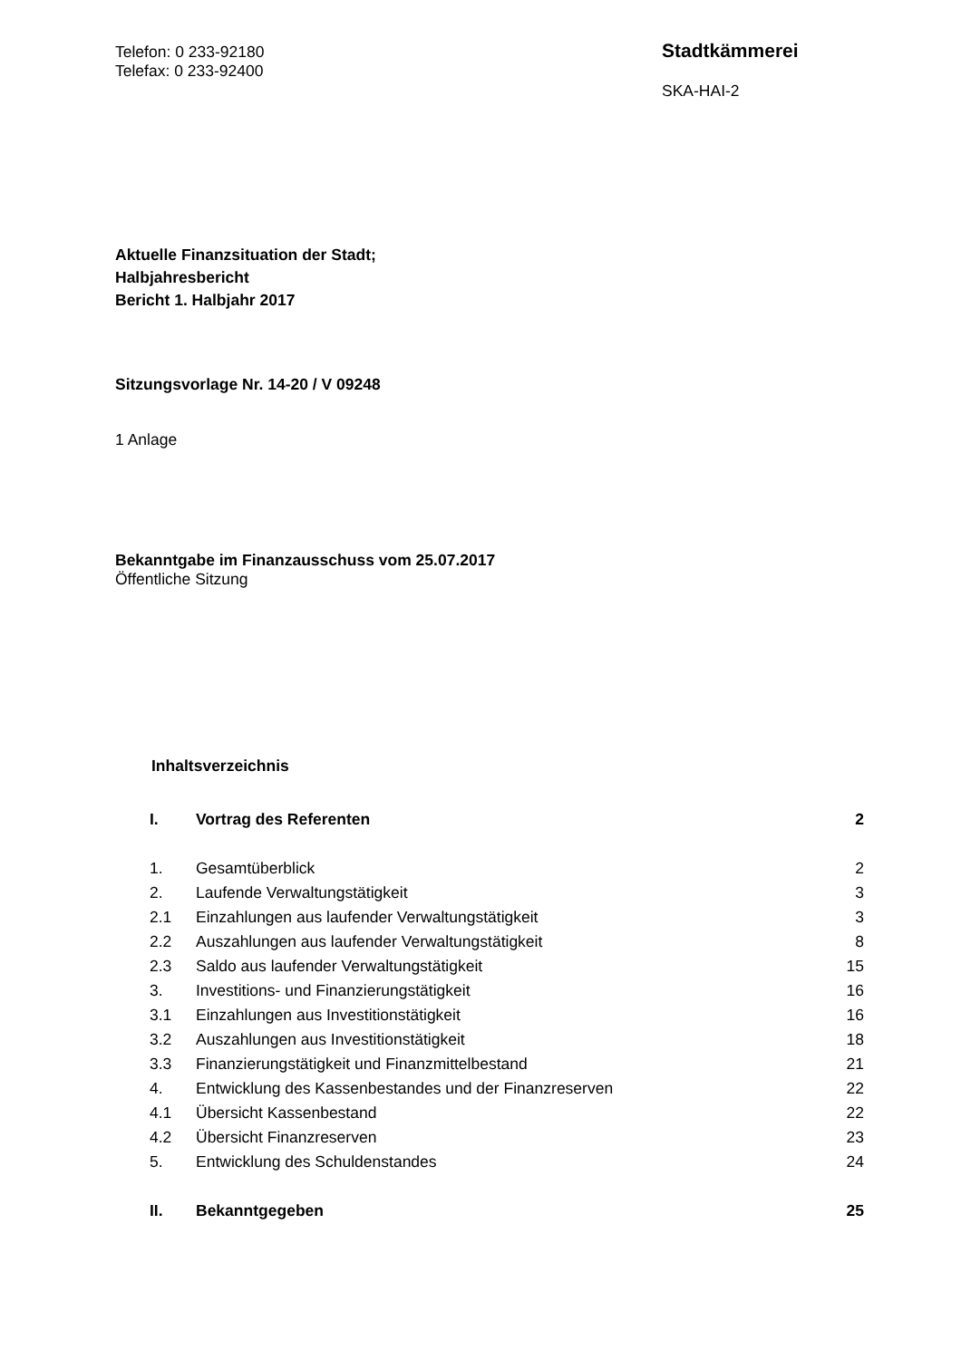Telefon: 0 233-92180
Telefax: 0 233-92400
Stadtkämmerei
SKA-HAI-2
Aktuelle Finanzsituation der Stadt;
Halbjahresbericht
Bericht 1. Halbjahr 2017
Sitzungsvorlage Nr. 14-20 / V 09248
1 Anlage
Bekanntgabe im Finanzausschuss vom 25.07.2017
Öffentliche Sitzung
Inhaltsverzeichnis
| I. | Vortrag des Referenten | 2 |
| 1. | Gesamtüberblick | 2 |
| 2. | Laufende Verwaltungstätigkeit | 3 |
| 2.1 | Einzahlungen aus laufender Verwaltungstätigkeit | 3 |
| 2.2 | Auszahlungen aus laufender Verwaltungstätigkeit | 8 |
| 2.3 | Saldo aus laufender Verwaltungstätigkeit | 15 |
| 3. | Investitions- und Finanzierungstätigkeit | 16 |
| 3.1 | Einzahlungen aus Investitionstätigkeit | 16 |
| 3.2 | Auszahlungen aus Investitionstätigkeit | 18 |
| 3.3 | Finanzierungstätigkeit und Finanzmittelbestand | 21 |
| 4. | Entwicklung des Kassenbestandes und der Finanzreserven | 22 |
| 4.1 | Übersicht Kassenbestand | 22 |
| 4.2 | Übersicht Finanzreserven | 23 |
| 5. | Entwicklung des Schuldenstandes | 24 |
| II. | Bekanntgegeben | 25 |